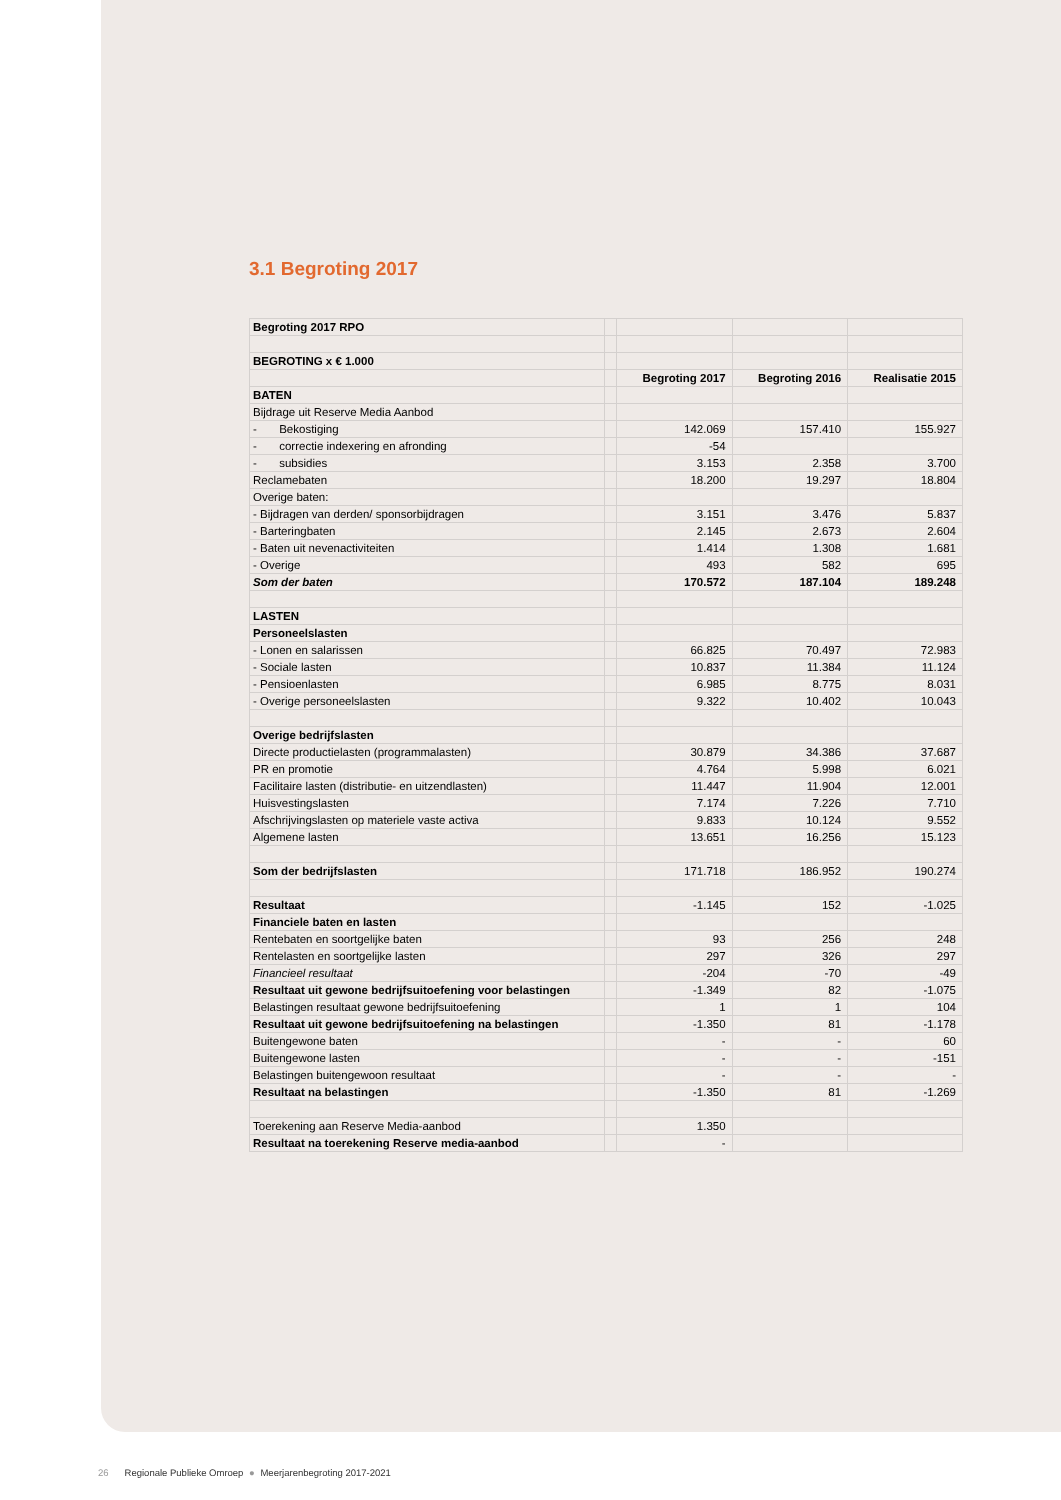3.1 Begroting 2017
| Begroting 2017 RPO | | | | |
| BEGROTING x € 1.000 | | | | |
| | | Begroting 2017 | Begroting 2016 | Realisatie 2015 |
| BATEN | | | | |
| Bijdrage uit Reserve Media Aanbod | | | | |
| - Bekostiging | | 142.069 | 157.410 | 155.927 |
| - correctie indexering en afronding | | -54 | | |
| - subsidies | | 3.153 | 2.358 | 3.700 |
| Reclamebaten | | 18.200 | 19.297 | 18.804 |
| Overige baten: | | | | |
| - Bijdragen van derden/ sponsorbijdragen | | 3.151 | 3.476 | 5.837 |
| - Barteringbaten | | 2.145 | 2.673 | 2.604 |
| - Baten uit nevenactiviteiten | | 1.414 | 1.308 | 1.681 |
| - Overige | | 493 | 582 | 695 |
| Som der baten | | 170.572 | 187.104 | 189.248 |
| LASTEN | | | | |
| Personeelslasten | | | | |
| - Lonen en salarissen | | 66.825 | 70.497 | 72.983 |
| - Sociale lasten | | 10.837 | 11.384 | 11.124 |
| - Pensioenlasten | | 6.985 | 8.775 | 8.031 |
| - Overige personeelslasten | | 9.322 | 10.402 | 10.043 |
| Overige bedrijfslasten | | | | |
| Directe productielasten (programmalasten) | | 30.879 | 34.386 | 37.687 |
| PR en promotie | | 4.764 | 5.998 | 6.021 |
| Facilitaire lasten (distributie- en uitzendlasten) | | 11.447 | 11.904 | 12.001 |
| Huisvestingslasten | | 7.174 | 7.226 | 7.710 |
| Afschrijvingslasten op materiele vaste activa | | 9.833 | 10.124 | 9.552 |
| Algemene lasten | | 13.651 | 16.256 | 15.123 |
| Som der bedrijfslasten | | 171.718 | 186.952 | 190.274 |
| Resultaat | | -1.145 | 152 | -1.025 |
| Financiele baten en lasten | | | | |
| Rentebaten en soortgelijke baten | | 93 | 256 | 248 |
| Rentelasten en soortgelijke lasten | | 297 | 326 | 297 |
| Financieel resultaat | | -204 | -70 | -49 |
| Resultaat uit gewone bedrijfsuitoefening voor belastingen | | -1.349 | 82 | -1.075 |
| Belastingen resultaat gewone bedrijfsuitoefening | | 1 | 1 | 104 |
| Resultaat uit gewone bedrijfsuitoefening na belastingen | | -1.350 | 81 | -1.178 |
| Buitengewone baten | | - | - | 60 |
| Buitengewone lasten | | - | - | -151 |
| Belastingen buitengewoon resultaat | | - | - | - |
| Resultaat na belastingen | | -1.350 | 81 | -1.269 |
| Toerekening aan Reserve Media-aanbod | | 1.350 | | |
| Resultaat na toerekening Reserve media-aanbod | | - | | |
26 Regionale Publieke Omroep ● Meerjarenbegroting 2017-2021